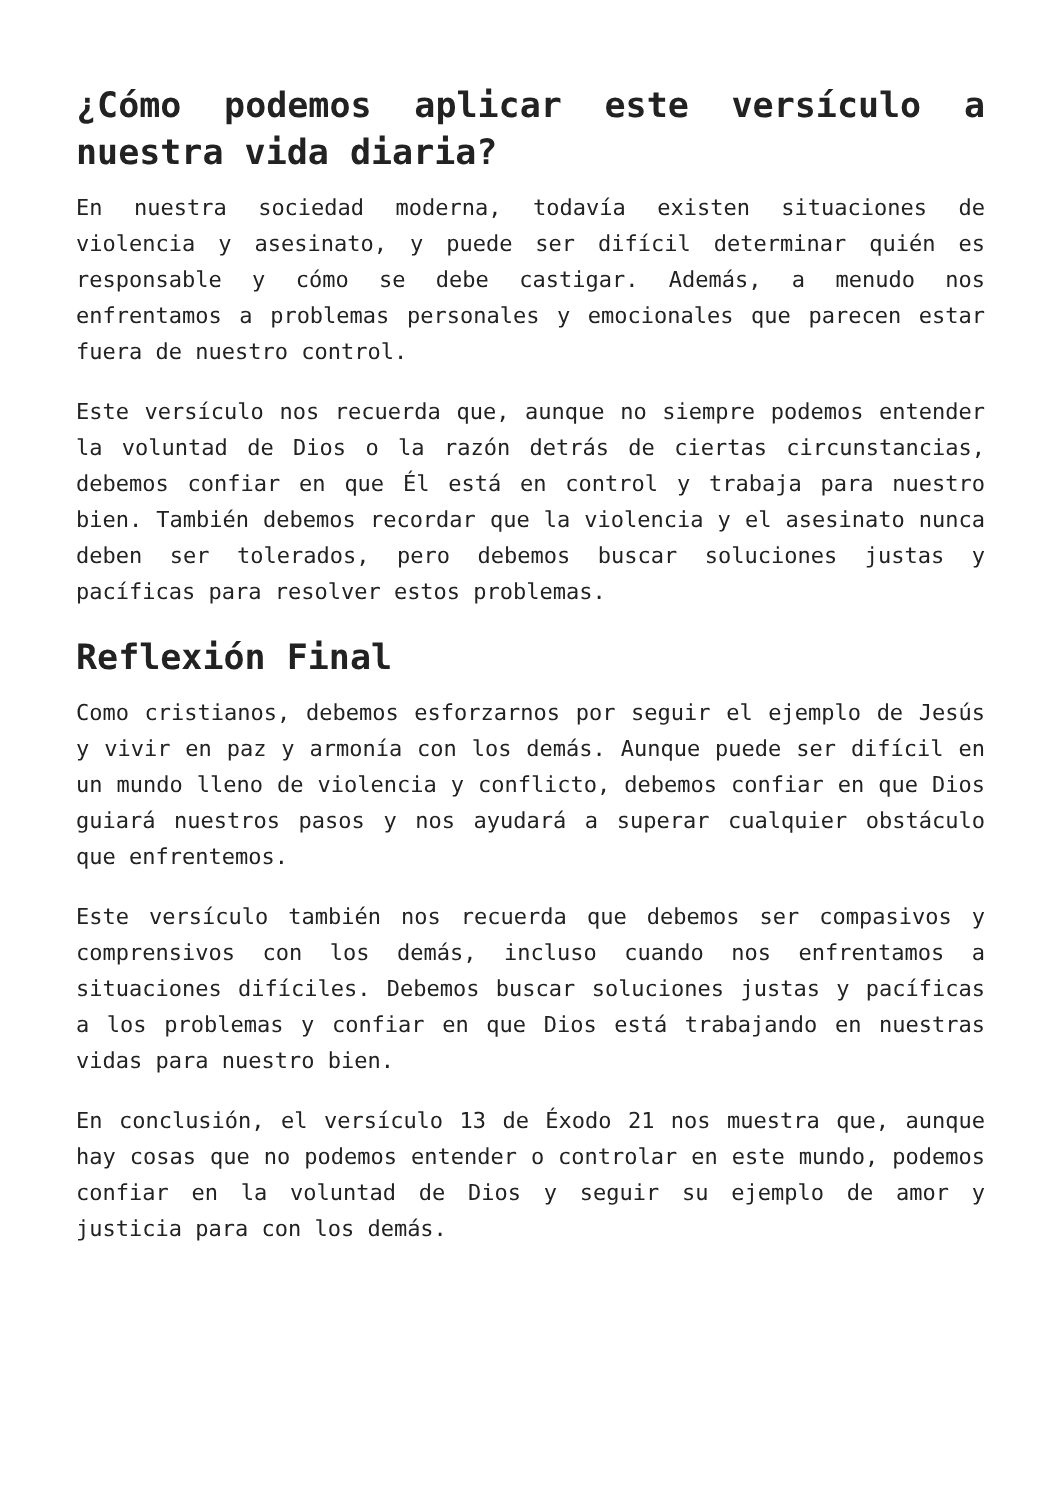¿Cómo podemos aplicar este versículo a nuestra vida diaria?
En nuestra sociedad moderna, todavía existen situaciones de violencia y asesinato, y puede ser difícil determinar quién es responsable y cómo se debe castigar. Además, a menudo nos enfrentamos a problemas personales y emocionales que parecen estar fuera de nuestro control.
Este versículo nos recuerda que, aunque no siempre podemos entender la voluntad de Dios o la razón detrás de ciertas circunstancias, debemos confiar en que Él está en control y trabaja para nuestro bien. También debemos recordar que la violencia y el asesinato nunca deben ser tolerados, pero debemos buscar soluciones justas y pacíficas para resolver estos problemas.
Reflexión Final
Como cristianos, debemos esforzarnos por seguir el ejemplo de Jesús y vivir en paz y armonía con los demás. Aunque puede ser difícil en un mundo lleno de violencia y conflicto, debemos confiar en que Dios guiará nuestros pasos y nos ayudará a superar cualquier obstáculo que enfrentemos.
Este versículo también nos recuerda que debemos ser compasivos y comprensivos con los demás, incluso cuando nos enfrentamos a situaciones difíciles. Debemos buscar soluciones justas y pacíficas a los problemas y confiar en que Dios está trabajando en nuestras vidas para nuestro bien.
En conclusión, el versículo 13 de Éxodo 21 nos muestra que, aunque hay cosas que no podemos entender o controlar en este mundo, podemos confiar en la voluntad de Dios y seguir su ejemplo de amor y justicia para con los demás.